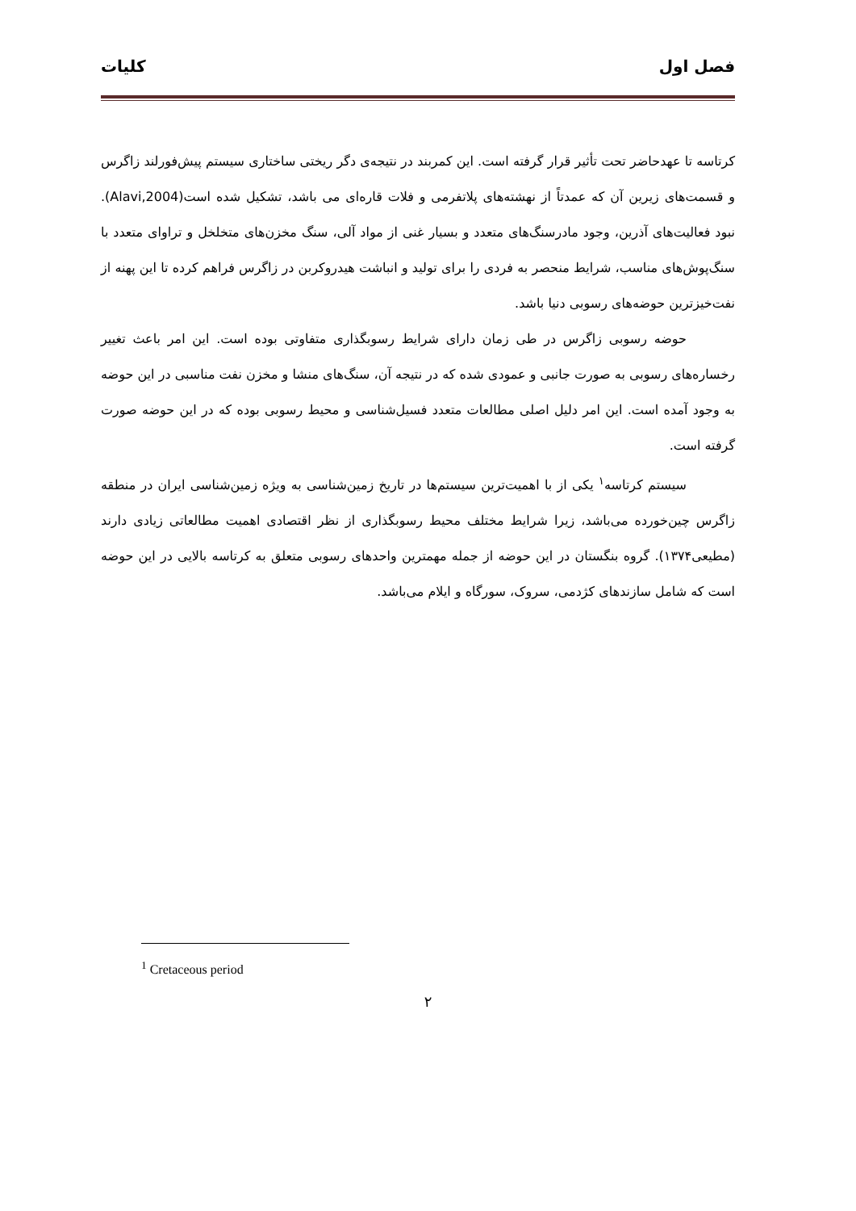فصل اول کلیات
کرتاسه تا عهدحاضر تحت تأثیر قرار گرفته است. این کمربند در نتیجه‌ی دگر ریختی ساختاری سیستم پیش‌فورلند زاگرس و قسمت‌های زیرین آن که عمدتاً از نهشته‌های پلاتفرمی و فلات قاره‌ای می باشد، تشکیل شده است(Alavi,2004). نبود فعالیت‌های آذرین، وجود مادرسنگ‌های متعدد و بسیار غنی از مواد آلی، سنگ مخزن‌های متخلخل و تراوای متعدد با سنگ‌پوش‌های مناسب، شرایط منحصر به فردی را برای تولید و انباشت هیدروکربن در زاگرس فراهم کرده تا این پهنه از نفت‌خیزترین حوضه‌های رسوبی دنیا باشد.
حوضه رسوبی زاگرس در طی زمان دارای شرایط رسوبگذاری متفاوتی بوده است. این امر باعث تغییر رخساره‌های رسوبی به صورت جانبی و عمودی شده که در نتیجه آن، سنگ‌های منشا و مخزن نفت مناسبی در این حوضه به وجود آمده است. این امر دلیل اصلی مطالعات متعدد فسیل‌شناسی و محیط رسوبی بوده که در این حوضه صورت گرفته است.
سیستم کرتاسه<sup>۱</sup> یکی از با اهمیت‌ترین سیستم‌ها در تاریخ زمین‌شناسی به ویژه زمین‌شناسی ایران در منطقه زاگرس چین‌خورده می‌باشد، زیرا شرایط مختلف محیط رسوبگذاری از نظر اقتصادی اهمیت مطالعاتی زیادی دارند (مطیعی۱۳۷۴). گروه بنگستان در این حوضه از جمله مهمترین واحدهای رسوبی متعلق به کرتاسه بالایی در این حوضه است که شامل سازندهای کژدمی، سروک، سورگاه و ایلام می‌باشد.
<sup>1</sup> Cretaceous period
۲